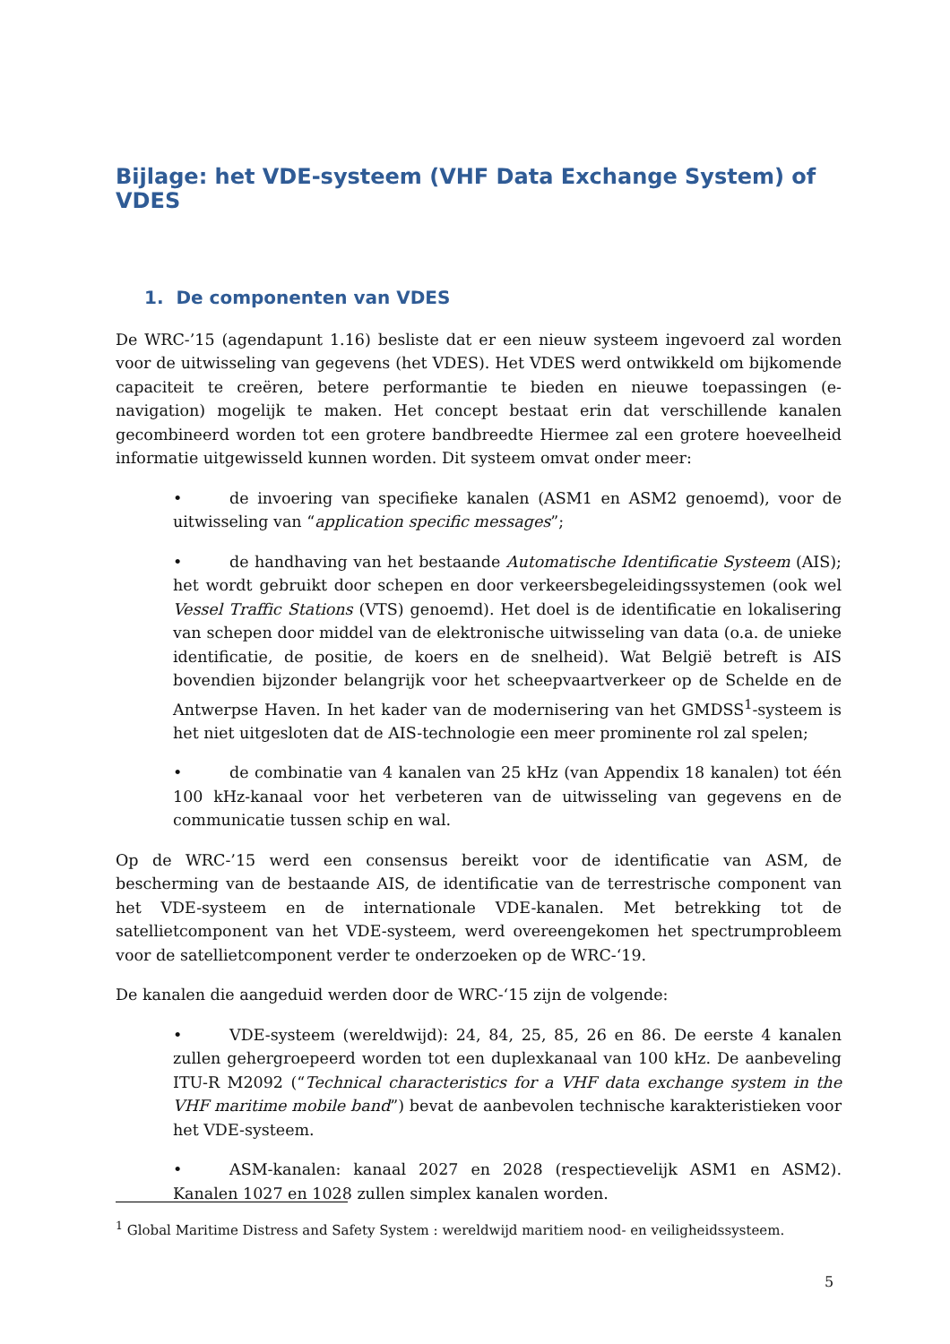Bijlage: het VDE-systeem (VHF Data Exchange System) of VDES
1. De componenten van VDES
De WRC-’15 (agendapunt 1.16) besliste dat er een nieuw systeem ingevoerd zal worden voor de uitwisseling van gegevens (het VDES). Het VDES werd ontwikkeld om bijkomende capaciteit te creëren, betere performantie te bieden en nieuwe toepassingen (e-navigation) mogelijk te maken. Het concept bestaat erin dat verschillende kanalen gecombineerd worden tot een grotere bandbreedte Hiermee zal een grotere hoeveelheid informatie uitgewisseld kunnen worden. Dit systeem omvat onder meer:
• de invoering van specifieke kanalen (ASM1 en ASM2 genoemd), voor de uitwisseling van “application specific messages”;
• de handhaving van het bestaande Automatische Identificatie Systeem (AIS); het wordt gebruikt door schepen en door verkeersbegeleidingssystemen (ook wel Vessel Traffic Stations (VTS) genoemd). Het doel is de identificatie en lokalisering van schepen door middel van de elektronische uitwisseling van data (o.a. de unieke identificatie, de positie, de koers en de snelheid). Wat België betreft is AIS bovendien bijzonder belangrijk voor het scheepvaartverkeer op de Schelde en de Antwerpse Haven. In het kader van de modernisering van het GMDSS<sup>1</sup>-systeem is het niet uitgesloten dat de AIS-technologie een meer prominente rol zal spelen;
• de combinatie van 4 kanalen van 25 kHz (van Appendix 18 kanalen) tot één 100 kHz-kanaal voor het verbeteren van de uitwisseling van gegevens en de communicatie tussen schip en wal.
Op de WRC-’15 werd een consensus bereikt voor de identificatie van ASM, de bescherming van de bestaande AIS, de identificatie van de terrestrische component van het VDE-systeem en de internationale VDE-kanalen. Met betrekking tot de satellietcomponent van het VDE-systeem, werd overeengekomen het spectrumprobleem voor de satellietcomponent verder te onderzoeken op de WRC-‘19.
De kanalen die aangeduid werden door de WRC-‘15 zijn de volgende:
• VDE-systeem (wereldwijd): 24, 84, 25, 85, 26 en 86. De eerste 4 kanalen zullen gehergroepeerd worden tot een duplexkanaal van 100 kHz. De aanbeveling ITU-R M2092 (“Technical characteristics for a VHF data exchange system in the VHF maritime mobile band”) bevat de aanbevolen technische karakteristieken voor het VDE-systeem.
• ASM-kanalen: kanaal 2027 en 2028 (respectievelijk ASM1 en ASM2). Kanalen 1027 en 1028 zullen simplex kanalen worden.
<sup>1</sup> Global Maritime Distress and Safety System : wereldwijd maritiem nood- en veiligheidssysteem.
5